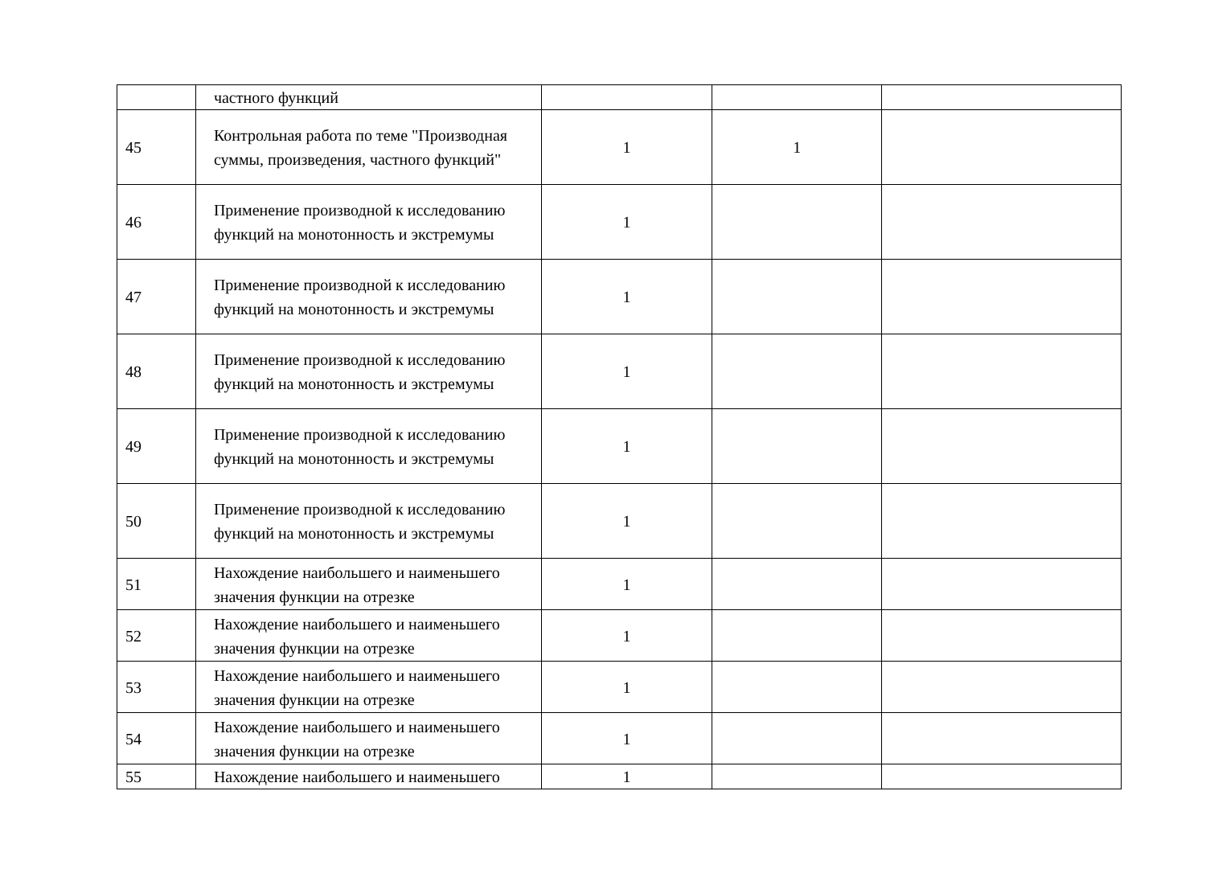| | частного функций | | | |
| 45 | Контрольная работа по теме "Производная суммы, произведения, частного функций" | 1 | 1 | |
| 46 | Применение производной к исследованию функций на монотонность и экстремумы | 1 | | |
| 47 | Применение производной к исследованию функций на монотонность и экстремумы | 1 | | |
| 48 | Применение производной к исследованию функций на монотонность и экстремумы | 1 | | |
| 49 | Применение производной к исследованию функций на монотонность и экстремумы | 1 | | |
| 50 | Применение производной к исследованию функций на монотонность и экстремумы | 1 | | |
| 51 | Нахождение наибольшего и наименьшего значения функции на отрезке | 1 | | |
| 52 | Нахождение наибольшего и наименьшего значения функции на отрезке | 1 | | |
| 53 | Нахождение наибольшего и наименьшего значения функции на отрезке | 1 | | |
| 54 | Нахождение наибольшего и наименьшего значения функции на отрезке | 1 | | |
| 55 | Нахождение наибольшего и наименьшего | 1 | | |